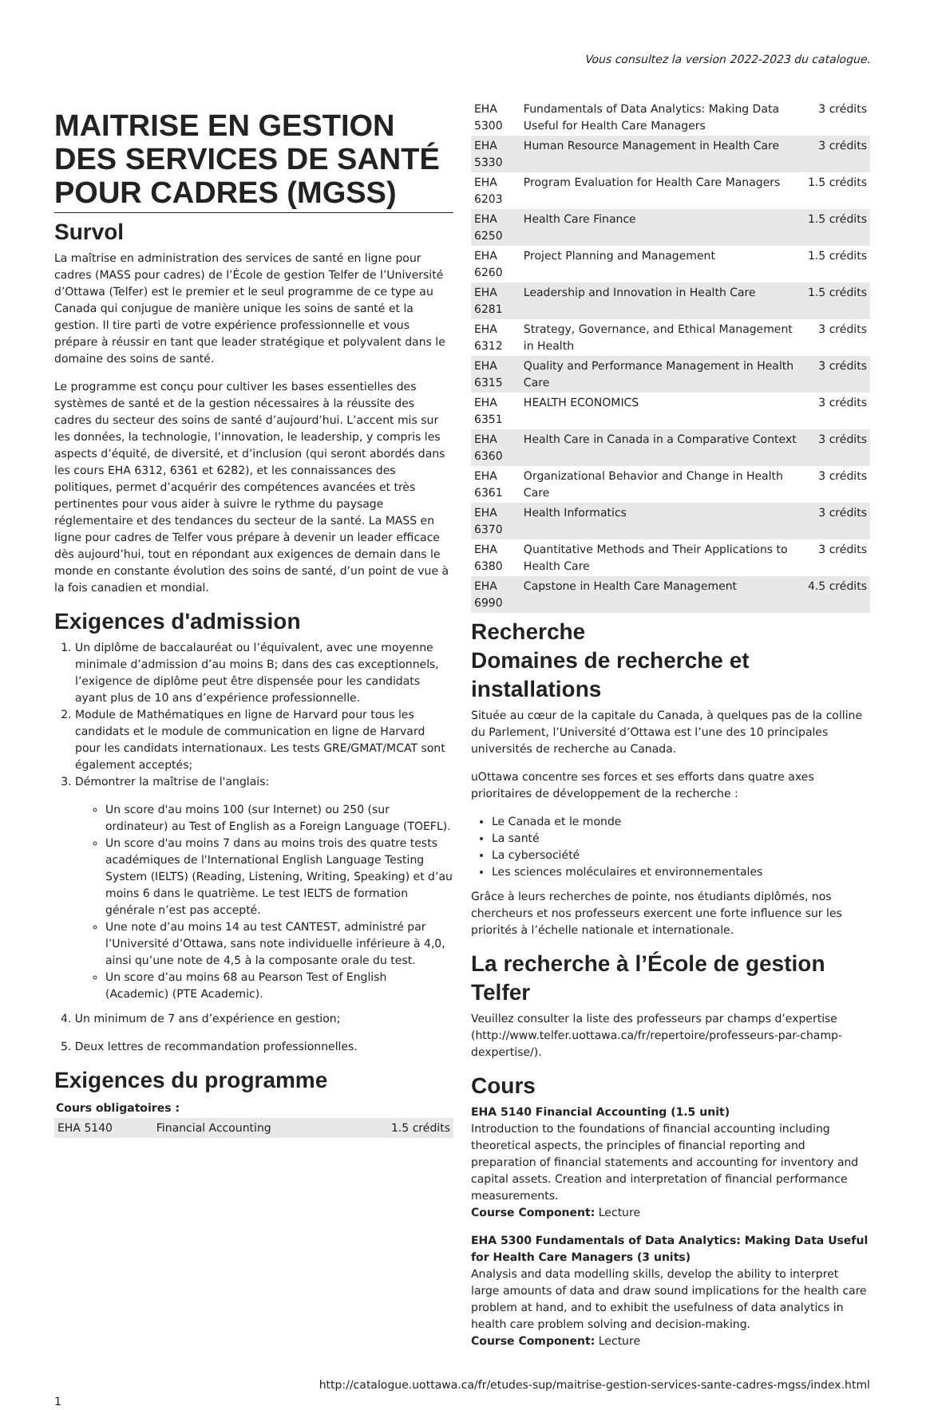Vous consultez la version 2022-2023 du catalogue.
MAITRISE EN GESTION DES SERVICES DE SANTÉ POUR CADRES (MGSS)
Survol
La maîtrise en administration des services de santé en ligne pour cadres (MASS pour cadres) de l’École de gestion Telfer de l’Université d’Ottawa (Telfer) est le premier et le seul programme de ce type au Canada qui conjugue de manière unique les soins de santé et la gestion. Il tire parti de votre expérience professionnelle et vous prépare à réussir en tant que leader stratégique et polyvalent dans le domaine des soins de santé.
Le programme est conçu pour cultiver les bases essentielles des systèmes de santé et de la gestion nécessaires à la réussite des cadres du secteur des soins de santé d’aujourd’hui. L’accent mis sur les données, la technologie, l’innovation, le leadership, y compris les aspects d’équité, de diversité, et d’inclusion (qui seront abordés dans les cours EHA 6312, 6361 et 6282), et les connaissances des politiques, permet d’acquérir des compétences avancées et très pertinentes pour vous aider à suivre le rythme du paysage réglementaire et des tendances du secteur de la santé. La MASS en ligne pour cadres de Telfer vous prépare à devenir un leader efficace dès aujourd’hui, tout en répondant aux exigences de demain dans le monde en constante évolution des soins de santé, d’un point de vue à la fois canadien et mondial.
Exigences d'admission
1. Un diplôme de baccalauréat ou l’équivalent, avec une moyenne minimale d’admission d’au moins B; dans des cas exceptionnels, l’exigence de diplôme peut être dispensée pour les candidats ayant plus de 10 ans d’expérience professionnelle.
2. Module de Mathématiques en ligne de Harvard pour tous les candidats et le module de communication en ligne de Harvard pour les candidats internationaux. Les tests GRE/GMAT/MCAT sont également acceptés;
3. Démontrer la maîtrise de l'anglais:
Un score d'au moins 100 (sur Internet) ou 250 (sur ordinateur) au Test of English as a Foreign Language (TOEFL).
Un score d'au moins 7 dans au moins trois des quatre tests académiques de l'International English Language Testing System (IELTS) (Reading, Listening, Writing, Speaking) et d’au moins 6 dans le quatrième. Le test IELTS de formation générale n’est pas accepté.
Une note d’au moins 14 au test CANTEST, administré par l’Université d’Ottawa, sans note individuelle inférieure à 4,0, ainsi qu’une note de 4,5 à la composante orale du test.
Un score d’au moins 68 au Pearson Test of English (Academic) (PTE Academic).
4. Un minimum de 7 ans d’expérience en gestion;
5. Deux lettres de recommandation professionnelles.
Exigences du programme
| Cours obligatoires : | | |
| --- | --- | --- |
| EHA 5140 | Financial Accounting | 1.5 crédits |
| EHA 5300 | Fundamentals of Data Analytics: Making Data Useful for Health Care Managers | 3 crédits |
| EHA 5330 | Human Resource Management in Health Care | 3 crédits |
| EHA 6203 | Program Evaluation for Health Care Managers | 1.5 crédits |
| EHA 6250 | Health Care Finance | 1.5 crédits |
| EHA 6260 | Project Planning and Management | 1.5 crédits |
| EHA 6281 | Leadership and Innovation in Health Care | 1.5 crédits |
| EHA 6312 | Strategy, Governance, and Ethical Management in Health | 3 crédits |
| EHA 6315 | Quality and Performance Management in Health Care | 3 crédits |
| EHA 6351 | HEALTH ECONOMICS | 3 crédits |
| EHA 6360 | Health Care in Canada in a Comparative Context | 3 crédits |
| EHA 6361 | Organizational Behavior and Change in Health Care | 3 crédits |
| EHA 6370 | Health Informatics | 3 crédits |
| EHA 6380 | Quantitative Methods and Their Applications to Health Care | 3 crédits |
| EHA 6990 | Capstone in Health Care Management | 4.5 crédits |
Recherche
Domaines de recherche et installations
Située au cœur de la capitale du Canada, à quelques pas de la colline du Parlement, l’Université d’Ottawa est l’une des 10 principales universités de recherche au Canada.
uOttawa concentre ses forces et ses efforts dans quatre axes prioritaires de développement de la recherche :
Le Canada et le monde
La santé
La cybersociété
Les sciences moléculaires et environnementales
Grâce à leurs recherches de pointe, nos étudiants diplômés, nos chercheurs et nos professeurs exercent une forte influence sur les priorités à l’échelle nationale et internationale.
La recherche à l’École de gestion Telfer
Veuillez consulter la liste des professeurs par champs d’expertise (http://www.telfer.uottawa.ca/fr/repertoire/professeurs-par-champ-dexpertise/).
Cours
EHA 5140 Financial Accounting (1.5 unit)
Introduction to the foundations of financial accounting including theoretical aspects, the principles of financial reporting and preparation of financial statements and accounting for inventory and capital assets. Creation and interpretation of financial performance measurements.
Course Component: Lecture
EHA 5300 Fundamentals of Data Analytics: Making Data Useful for Health Care Managers (3 units)
Analysis and data modelling skills, develop the ability to interpret large amounts of data and draw sound implications for the health care problem at hand, and to exhibit the usefulness of data analytics in health care problem solving and decision-making.
Course Component: Lecture
http://catalogue.uottawa.ca/fr/etudes-sup/maitrise-gestion-services-sante-cadres-mgss/index.html
1